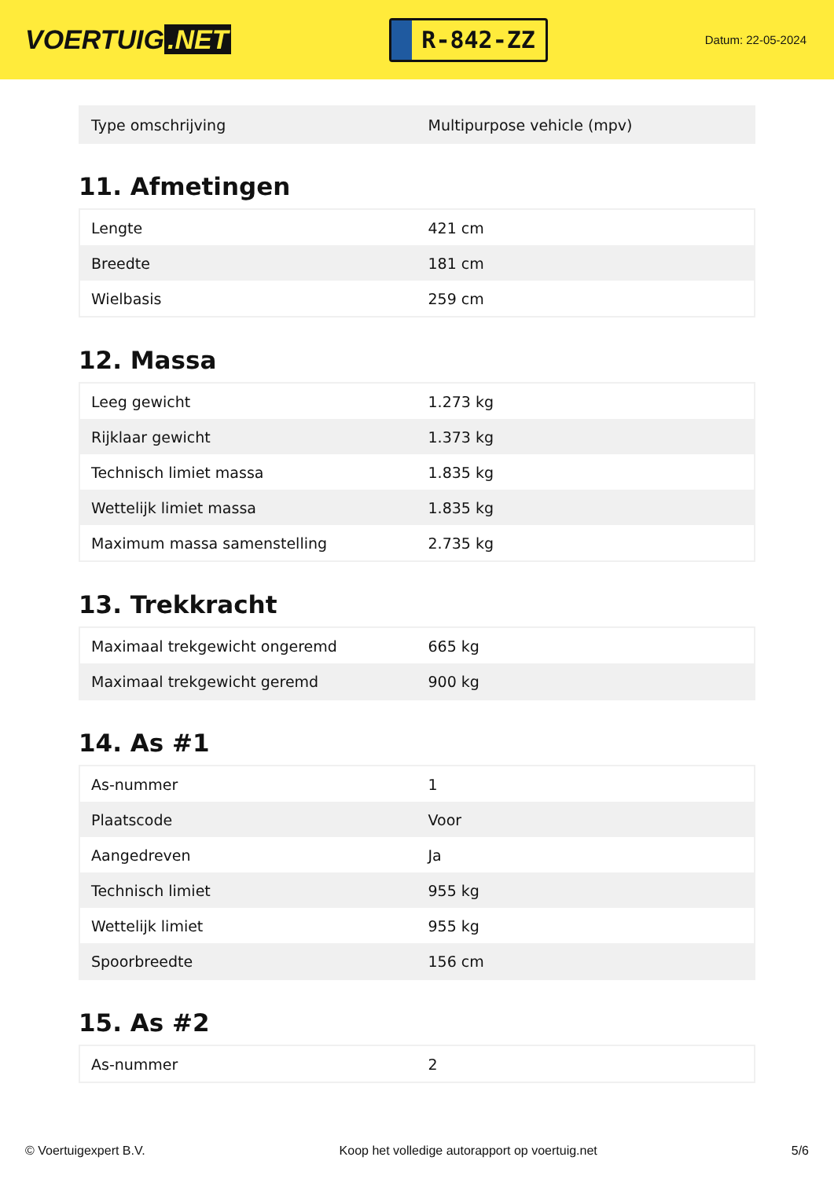VOERTUIG.NET
R-842-ZZ
Datum: 22-05-2024
| Type omschrijving | Multipurpose vehicle (mpv) |
11. Afmetingen
| Lengte | 421 cm |
| Breedte | 181 cm |
| Wielbasis | 259 cm |
12. Massa
| Leeg gewicht | 1.273 kg |
| Rijklaar gewicht | 1.373 kg |
| Technisch limiet massa | 1.835 kg |
| Wettelijk limiet massa | 1.835 kg |
| Maximum massa samenstelling | 2.735 kg |
13. Trekkracht
| Maximaal trekgewicht ongeremd | 665 kg |
| Maximaal trekgewicht geremd | 900 kg |
14. As #1
| As-nummer | 1 |
| Plaatscode | Voor |
| Aangedreven | Ja |
| Technisch limiet | 955 kg |
| Wettelijk limiet | 955 kg |
| Spoorbreedte | 156 cm |
15. As #2
| As-nummer | 2 |
© Voertuigexpert B.V. Koop het volledige autorapport op voertuig.net 5/6